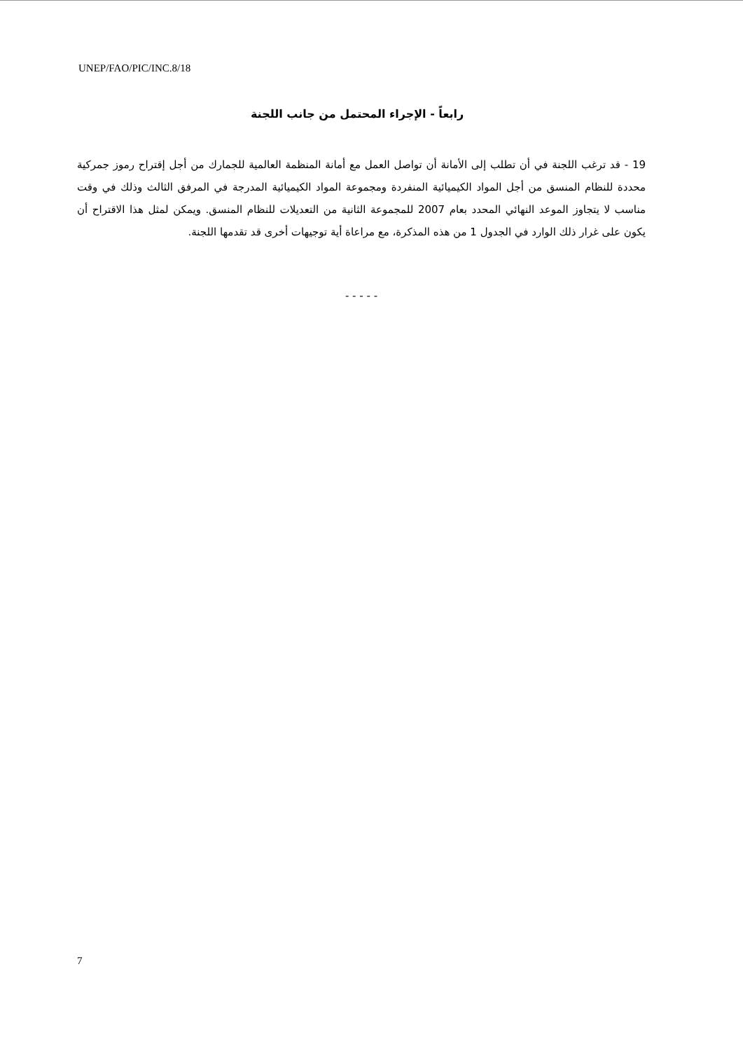UNEP/FAO/PIC/INC.8/18
رابعاً - الإجراء المحتمل من جانب اللجنة
19 - قد ترغب اللجنة في أن تطلب إلى الأمانة أن تواصل العمل مع أمانة المنظمة العالمية للجمارك من أجل إقتراح رموز جمركية محددة للنظام المنسق من أجل المواد الكيميائية المنفردة ومجموعة المواد الكيميائية المدرجة في المرفق الثالث وذلك في وقت مناسب لا يتجاوز الموعد النهائي المحدد بعام 2007 للمجموعة الثانية من التعديلات للنظام المنسق. ويمكن لمثل هذا الاقتراح أن يكون على غرار ذلك الوارد في الجدول 1 من هذه المذكرة، مع مراعاة أية توجيهات أخرى قد تقدمها اللجنة.
- - - - -
7